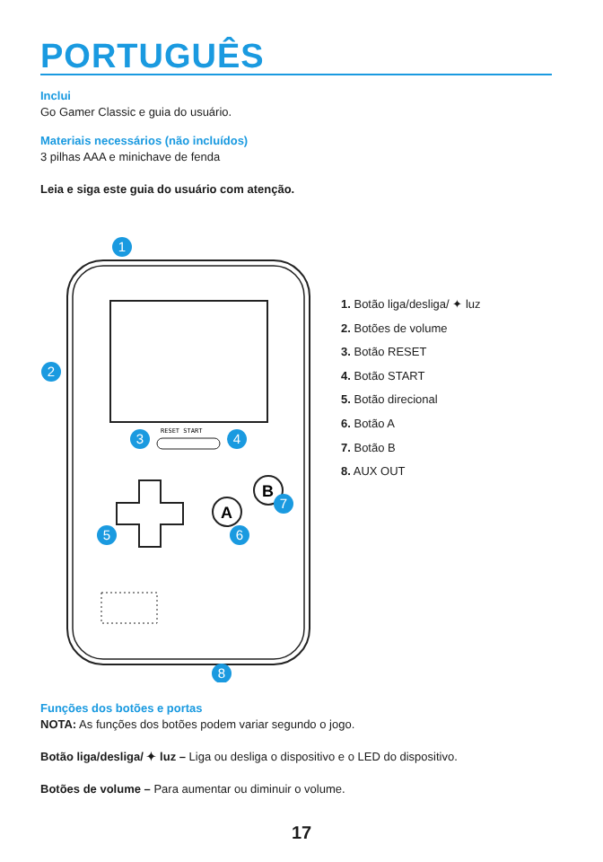PORTUGUÊS
Inclui
Go Gamer Classic e guia do usuário.
Materiais necessários (não incluídos)
3 pilhas AAA e minichave de fenda
Leia e siga este guia do usuário com atenção.
RESET START
A
B
1
2
3
4
5
6
7
8
1. Botão liga/desliga/ ✦ luz
2. Botões de volume
3. Botão RESET
4. Botão START
5. Botão direcional
6. Botão A
7. Botão B
8. AUX OUT
Funções dos botões e portas
NOTA: As funções dos botões podem variar segundo o jogo.
Botão liga/desliga/ ✦ luz – Liga ou desliga o dispositivo e o LED do dispositivo.
Botões de volume – Para aumentar ou diminuir o volume.
17